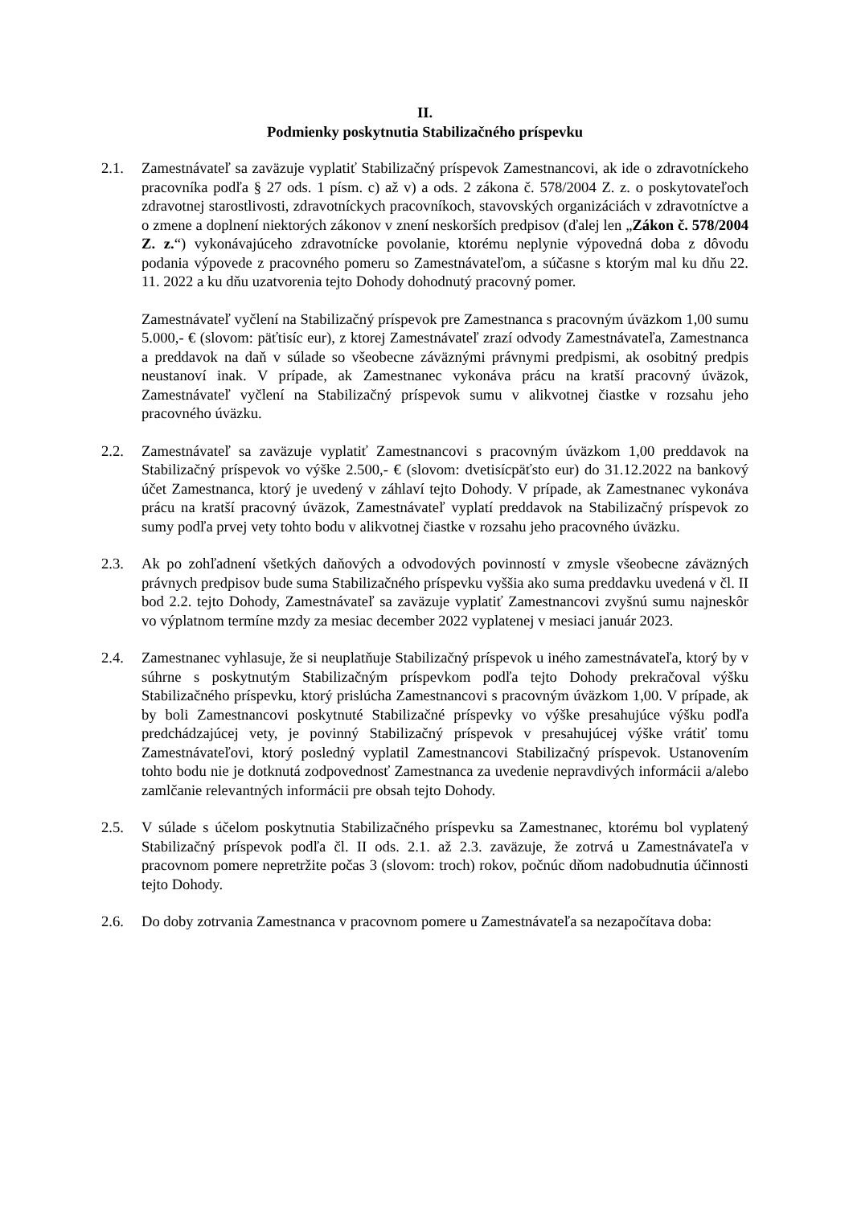II.
Podmienky poskytnutia Stabilizačného príspevku
2.1. Zamestnávateľ sa zaväzuje vyplatiť Stabilizačný príspevok Zamestnancovi, ak ide o zdravotníckeho pracovníka podľa § 27 ods. 1 písm. c) až v) a ods. 2 zákona č. 578/2004 Z. z. o poskytovateľoch zdravotnej starostlivosti, zdravotníckych pracovníkoch, stavovských organizáciách v zdravotníctve a o zmene a doplnení niektorých zákonov v znení neskorších predpisov (ďalej len „Zákon č. 578/2004 Z. z.“) vykonávajúceho zdravotnícke povolanie, ktorému neplynie výpovedná doba z dôvodu podania výpovede z pracovného pomeru so Zamestnávateľom, a súčasne s ktorým mal ku dňu 22. 11. 2022 a ku dňu uzatvorenia tejto Dohody dohodnutý pracovný pomer.
Zamestnávateľ vyčlení na Stabilizačný príspevok pre Zamestnanca s pracovným úväzkom 1,00 sumu 5.000,- € (slovom: päťtisíc eur), z ktorej Zamestnávateľ zrazí odvody Zamestnávateľa, Zamestnanca a preddavok na daň v súlade so všeobecne záväznými právnymi predpismi, ak osobitný predpis neustanoví inak. V prípade, ak Zamestnanec vykonáva prácu na kratší pracovný úväzok, Zamestnávateľ vyčlení na Stabilizačný príspevok sumu v alikvotnej čiastke v rozsahu jeho pracovného úväzku.
2.2. Zamestnávateľ sa zaväzuje vyplatiť Zamestnancovi s pracovným úväzkom 1,00 preddavok na Stabilizačný príspevok vo výške 2.500,- € (slovom: dvetisícpäťsto eur) do 31.12.2022 na bankový účet Zamestnanca, ktorý je uvedený v záhlaví tejto Dohody. V prípade, ak Zamestnanec vykonáva prácu na kratší pracovný úväzok, Zamestnávateľ vyplatí preddavok na Stabilizačný príspevok zo sumy podľa prvej vety tohto bodu v alikvotnej čiastke v rozsahu jeho pracovného úväzku.
2.3. Ak po zohľadnení všetkých daňových a odvodových povinností v zmysle všeobecne záväzných právnych predpisov bude suma Stabilizačného príspevku vyššia ako suma preddavku uvedená v čl. II bod 2.2. tejto Dohody, Zamestnávateľ sa zaväzuje vyplatiť Zamestnancovi zvyšnú sumu najneskôr vo výplatnom termíne mzdy za mesiac december 2022 vyplatenej v mesiaci január 2023.
2.4. Zamestnanec vyhlasuje, že si neuplatňuje Stabilizačný príspevok u iného zamestnávateľa, ktorý by v súhrne s poskytnutým Stabilizačným príspevkom podľa tejto Dohody prekračoval výšku Stabilizačného príspevku, ktorý prislúcha Zamestnancovi s pracovným úväzkom 1,00. V prípade, ak by boli Zamestnancovi poskytnuté Stabilizačné príspevky vo výške presahujúce výšku podľa predchádzajúcej vety, je povinný Stabilizačný príspevok v presahujúcej výške vrátiť tomu Zamestnávateľovi, ktorý posledný vyplatil Zamestnancovi Stabilizačný príspevok. Ustanovením tohto bodu nie je dotknutá zodpovednosť Zamestnanca za uvedenie nepravdivých informácii a/alebo zamlčanie relevantných informácii pre obsah tejto Dohody.
2.5. V súlade s účelom poskytnutia Stabilizačného príspevku sa Zamestnanec, ktorému bol vyplatený Stabilizačný príspevok podľa čl. II ods. 2.1. až 2.3. zaväzuje, že zotrvá u Zamestnávateľa v pracovnom pomere nepretržite počas 3 (slovom: troch) rokov, počnúc dňom nadobudnutia účinnosti tejto Dohody.
2.6. Do doby zotrvania Zamestnanca v pracovnom pomere u Zamestnávateľa sa nezapočítava doba: